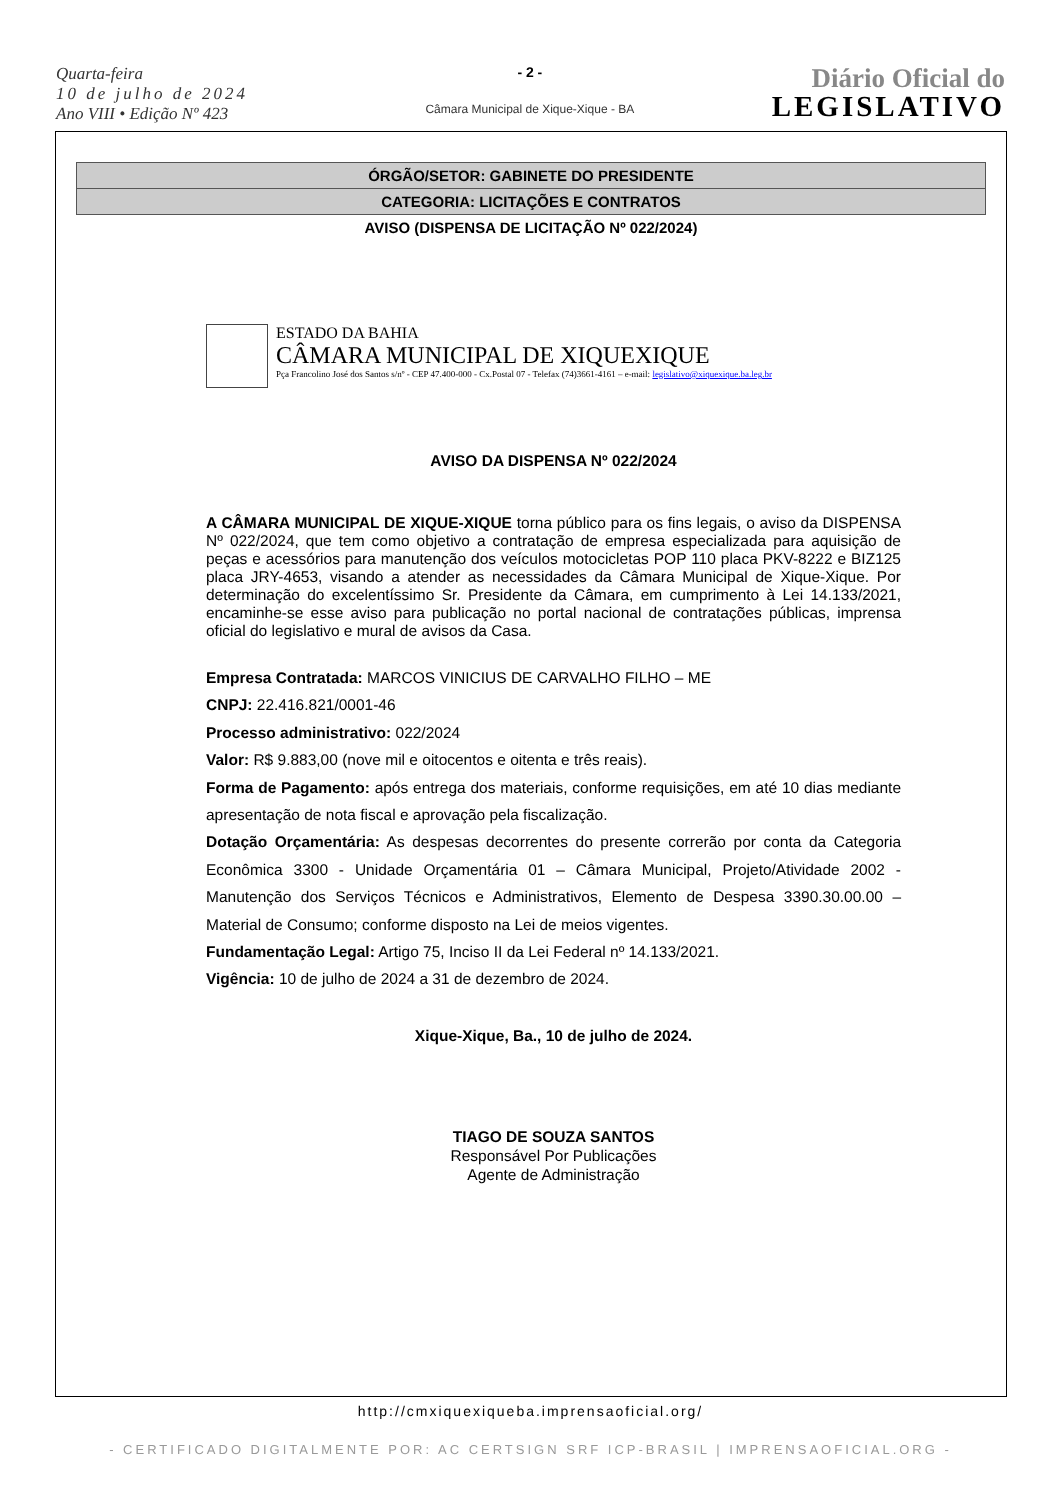Quarta-feira
10 de julho de 2024
Ano VIII • Edição Nº 423
- 2 -
Câmara Municipal de Xique-Xique - BA
Diário Oficial do
LEGISLATIVO
ÓRGÃO/SETOR: GABINETE DO PRESIDENTE
CATEGORIA: LICITAÇÕES E CONTRATOS
AVISO (DISPENSA DE LICITAÇÃO Nº 022/2024)
ESTADO DA BAHIA
CÂMARA MUNICIPAL DE XIQUEXIQUE
Pça Francolino José dos Santos s/nº - CEP 47.400-000 - Cx.Postal 07 - Telefax (74)3661-4161 – e-mail: legislativo@xiquexique.ba.leg.br
AVISO DA DISPENSA Nº 022/2024
A CÂMARA MUNICIPAL DE XIQUE-XIQUE torna público para os fins legais, o aviso da DISPENSA Nº 022/2024, que tem como objetivo a contratação de empresa especializada para aquisição de peças e acessórios para manutenção dos veículos motocicletas POP 110 placa PKV-8222 e BIZ125 placa JRY-4653, visando a atender as necessidades da Câmara Municipal de Xique-Xique. Por determinação do excelentíssimo Sr. Presidente da Câmara, em cumprimento à Lei 14.133/2021, encaminhe-se esse aviso para publicação no portal nacional de contratações públicas, imprensa oficial do legislativo e mural de avisos da Casa.
Empresa Contratada: MARCOS VINICIUS DE CARVALHO FILHO – ME
CNPJ: 22.416.821/0001-46
Processo administrativo: 022/2024
Valor: R$ 9.883,00 (nove mil e oitocentos e oitenta e três reais).
Forma de Pagamento: após entrega dos materiais, conforme requisições, em até 10 dias mediante apresentação de nota fiscal e aprovação pela fiscalização.
Dotação Orçamentária: As despesas decorrentes do presente correrão por conta da Categoria Econômica 3300 - Unidade Orçamentária 01 – Câmara Municipal, Projeto/Atividade 2002 - Manutenção dos Serviços Técnicos e Administrativos, Elemento de Despesa 3390.30.00.00 – Material de Consumo; conforme disposto na Lei de meios vigentes.
Fundamentação Legal: Artigo 75, Inciso II da Lei Federal nº 14.133/2021.
Vigência: 10 de julho de 2024 a 31 de dezembro de 2024.
Xique-Xique, Ba., 10 de julho de 2024.
TIAGO DE SOUZA SANTOS
Responsável Por Publicações
Agente de Administração
http://cmxiquexiqueba.imprensaoficial.org/
- CERTIFICADO DIGITALMENTE POR: AC CERTSIGN SRF ICP-BRASIL | IMPRENSAOFICIAL.ORG -